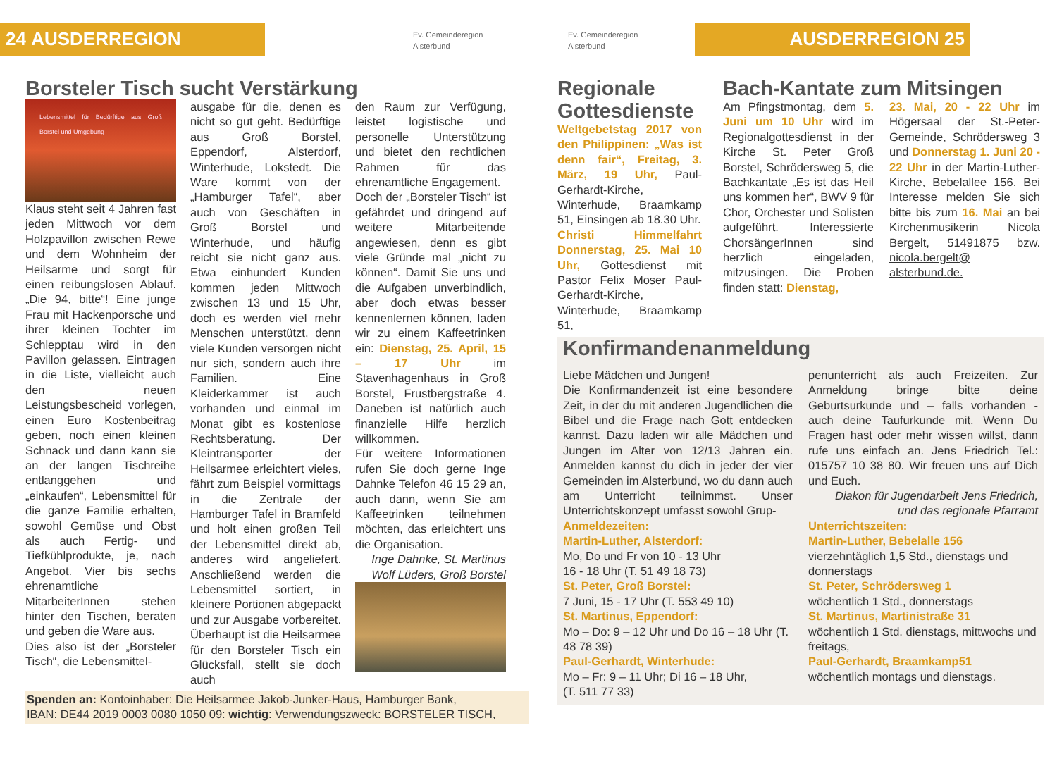24 AUSDERREGION
Ev. Gemeinderegion
Alsterbund
Ev. Gemeinderegion
Alsterbund
AUSDERREGION 25
Borsteler Tisch sucht Verstärkung
Lebensmittel für Bedürftige aus Groß Borstel und Umgebung
Klaus steht seit 4 Jahren fast jeden Mittwoch vor dem Holzpavillon zwischen Rewe und dem Wohnheim der Heilsarme und sorgt für einen reibungslosen Ablauf. „Die 94, bitte“! Eine junge Frau mit Hackenporsche und ihrer kleinen Tochter im Schlepptau wird in den Pavillon gelassen. Eintragen in die Liste, vielleicht auch den neuen Leistungsbescheid vorlegen, einen Euro Kostenbeitrag geben, noch einen kleinen Schnack und dann kann sie an der langen Tischreihe entlanggehen und „einkaufen“, Lebensmittel für die ganze Familie erhalten, sowohl Gemüse und Obst als auch Fertig- und Tiefkühlprodukte, je, nach Angebot. Vier bis sechs ehrenamtliche MitarbeiterInnen stehen hinter den Tischen, beraten und geben die Ware aus.
Dies also ist der „Borsteler Tisch“, die Lebensmittel-
ausgabe für die, denen es nicht so gut geht. Bedürftige aus Groß Borstel, Eppendorf, Alsterdorf, Winterhude, Lokstedt. Die Ware kommt von der „Hamburger Tafel“, aber auch von Geschäften in Groß Borstel und Winterhude, und häufig reicht sie nicht ganz aus. Etwa einhundert Kunden kommen jeden Mittwoch zwischen 13 und 15 Uhr, doch es werden viel mehr Menschen unterstützt, denn viele Kunden versorgen nicht nur sich, sondern auch ihre Familien. Eine Kleiderkammer ist auch vorhanden und einmal im Monat gibt es kostenlose Rechtsberatung. Der Kleintransporter der Heilsarmee erleichtert vieles, fährt zum Beispiel vormittags in die Zentrale der Hamburger Tafel in Bramfeld und holt einen großen Teil der Lebensmittel direkt ab, anderes wird angeliefert. Anschließend werden die Lebensmittel sortiert, in kleinere Portionen abgepackt und zur Ausgabe vorbereitet. Überhaupt ist die Heilsarmee für den Borsteler Tisch ein Glücksfall, stellt sie doch auch
den Raum zur Verfügung, leistet logistische und personelle Unterstützung und bietet den rechtlichen Rahmen für das ehrenamtliche Engagement.
Doch der „Borsteler Tisch“ ist gefährdet und dringend auf weitere Mitarbeitende angewiesen, denn es gibt viele Gründe mal „nicht zu können“. Damit Sie uns und die Aufgaben unverbindlich, aber doch etwas besser kennenlernen können, laden wir zu einem Kaffeetrinken ein: Dienstag, 25. April, 15 – 17 Uhr im Stavenhagenhaus in Groß Borstel, Frustbergstraße 4. Daneben ist natürlich auch finanzielle Hilfe herzlich willkommen.
Für weitere Informationen rufen Sie doch gerne Inge Dahnke Telefon 46 15 29 an, auch dann, wenn Sie am Kaffeetrinken teilnehmen möchten, das erleichtert uns die Organisation.
Inge Dahnke, St. Martinus
Wolf Lüders, Groß Borstel
Spenden an: Kontoinhaber: Die Heilsarmee Jakob-Junker-Haus, Hamburger Bank,
IBAN: DE44 2019 0003 0080 1050 09: wichtig: Verwendungszweck: BORSTELER TISCH,
Regionale Gottesdienste
Weltgebetstag 2017 von den Philippinen: „Was ist denn fair“, Freitag, 3. März, 19 Uhr, Paul-Gerhardt-Kirche, Winterhude, Braamkamp 51, Einsingen ab 18.30 Uhr.
Christi Himmelfahrt Donnerstag, 25. Mai 10 Uhr, Gottesdienst mit Pastor Felix Moser Paul-Gerhardt-Kirche, Winterhude, Braamkamp 51,
Bach-Kantate zum Mitsingen
Am Pfingstmontag, dem 5. Juni um 10 Uhr wird im Regionalgottesdienst in der Kirche St. Peter Groß Borstel, Schrödersweg 5, die Bachkantate „Es ist das Heil uns kommen her“, BWV 9 für Chor, Orchester und Solisten aufgeführt. Interessierte ChorsängerInnen sind herzlich eingeladen, mitzusingen. Die Proben finden statt: Dienstag,
23. Mai, 20 - 22 Uhr im Högersaal der St.-Peter-Gemeinde, Schrödersweg 3 und Donnerstag 1. Juni 20 - 22 Uhr in der Martin-Luther-Kirche, Bebelallee 156. Bei Interesse melden Sie sich bitte bis zum 16. Mai an bei Kirchenmusikerin Nicola Bergelt, 51491875 bzw. nicola.bergelt@ alsterbund.de.
Konfirmandenanmeldung
Liebe Mädchen und Jungen!
Die Konfirmandenzeit ist eine besondere Zeit, in der du mit anderen Jugendlichen die Bibel und die Frage nach Gott entdecken kannst. Dazu laden wir alle Mädchen und Jungen im Alter von 12/13 Jahren ein. Anmelden kannst du dich in jeder der vier Gemeinden im Alsterbund, wo du dann auch am Unterricht teilnimmst. Unser Unterrichtskonzept umfasst sowohl Grup-
penunterricht als auch Freizeiten. Zur Anmeldung bringe bitte deine Geburtsurkunde und – falls vorhanden - auch deine Taufurkunde mit. Wenn Du Fragen hast oder mehr wissen willst, dann rufe uns einfach an. Jens Friedrich Tel.: 015757 10 38 80. Wir freuen uns auf Dich und Euch.
Diakon für Jugendarbeit Jens Friedrich,
und das regionale Pfarramt
Anmeldezeiten:
Martin-Luther, Alsterdorf:
Mo, Do und Fr von 10 - 13 Uhr
16 - 18 Uhr (T. 51 49 18 73)
St. Peter, Groß Borstel:
7 Juni, 15 - 17 Uhr (T. 553 49 10)
St. Martinus, Eppendorf:
Mo – Do: 9 – 12 Uhr und Do 16 – 18 Uhr (T. 48 78 39)
Paul-Gerhardt, Winterhude:
Mo – Fr: 9 – 11 Uhr; Di 16 – 18 Uhr,
(T. 511 77 33)
Unterrichtszeiten:
Martin-Luther, Bebelalle 156
vierzehntäglich 1,5 Std., dienstags und donnerstags
St. Peter, Schrödersweg 1
wöchentlich 1 Std., donnerstags
St. Martinus, Martinistraße 31
wöchentlich 1 Std. dienstags, mittwochs und freitags,
Paul-Gerhardt, Braamkamp51
wöchentlich montags und dienstags.